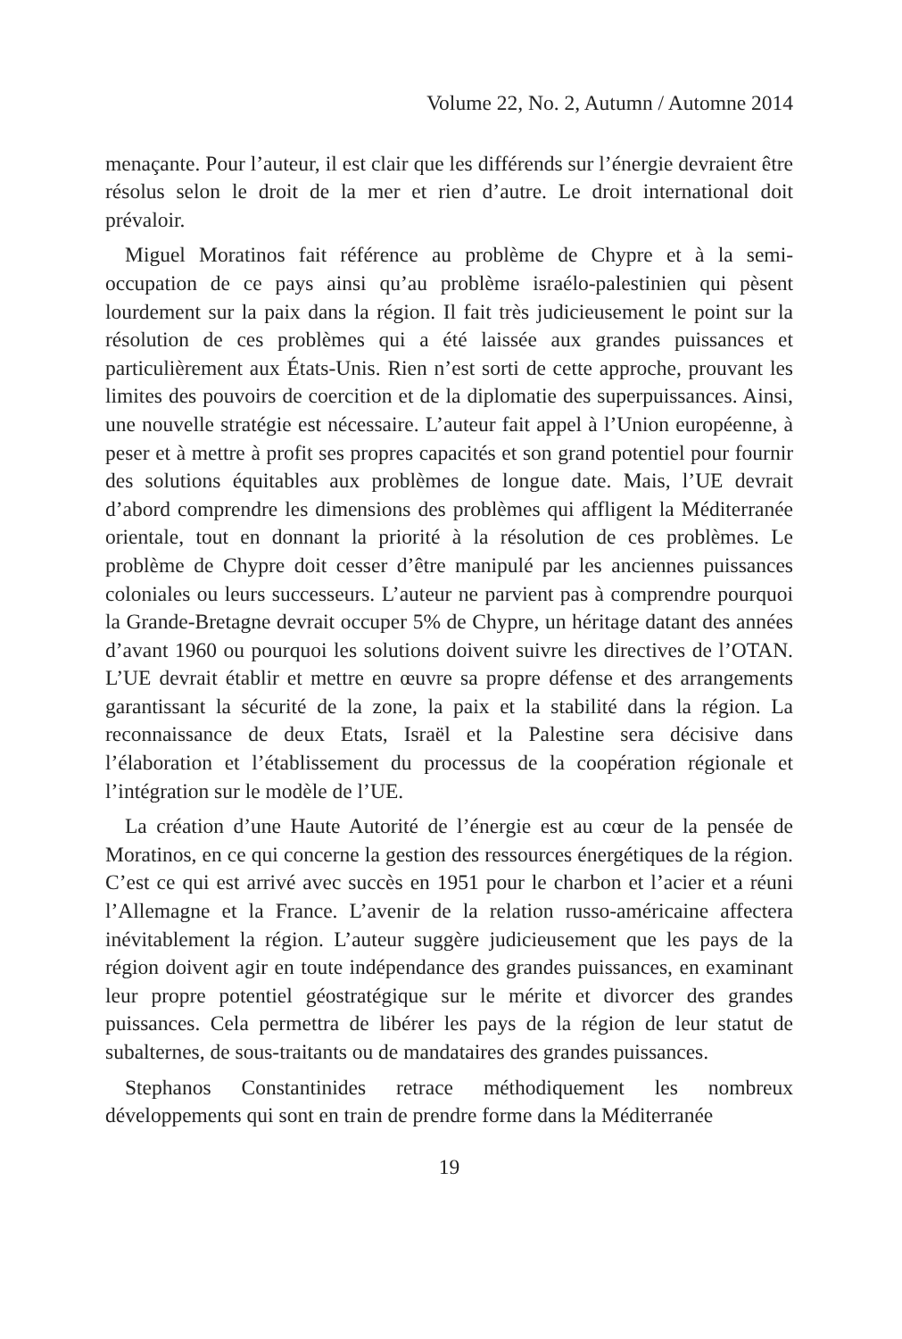Volume 22, No. 2, Autumn / Automne 2014
menaçante. Pour l’auteur, il est clair que les différends sur l’énergie devraient être résolus selon le droit de la mer et rien d’autre. Le droit international doit prévaloir.
Miguel Moratinos fait référence au problème de Chypre et à la semi-occupation de ce pays ainsi qu’au problème israélo-palestinien qui pèsent lourdement sur la paix dans la région. Il fait très judicieusement le point sur la résolution de ces problèmes qui a été laissée aux grandes puissances et particulièrement aux États-Unis. Rien n’est sorti de cette approche, prouvant les limites des pouvoirs de coercition et de la diplomatie des superpuissances. Ainsi, une nouvelle stratégie est nécessaire. L’auteur fait appel à l’Union européenne, à peser et à mettre à profit ses propres capacités et son grand potentiel pour fournir des solutions équitables aux problèmes de longue date. Mais, l’UE devrait d’abord comprendre les dimensions des problèmes qui affligent la Méditerranée orientale, tout en donnant la priorité à la résolution de ces problèmes. Le problème de Chypre doit cesser d’être manipulé par les anciennes puissances coloniales ou leurs successeurs. L’auteur ne parvient pas à comprendre pourquoi la Grande-Bretagne devrait occuper 5% de Chypre, un héritage datant des années d’avant 1960 ou pourquoi les solutions doivent suivre les directives de l’OTAN. L’UE devrait établir et mettre en œuvre sa propre défense et des arrangements garantissant la sécurité de la zone, la paix et la stabilité dans la région. La reconnaissance de deux Etats, Israël et la Palestine sera décisive dans l’élaboration et l’établissement du processus de la coopération régionale et l’intégration sur le modèle de l’UE.
La création d’une Haute Autorité de l’énergie est au cœur de la pensée de Moratinos, en ce qui concerne la gestion des ressources énergétiques de la région. C’est ce qui est arrivé avec succès en 1951 pour le charbon et l’acier et a réuni l’Allemagne et la France. L’avenir de la relation russo-américaine affectera inévitablement la région. L’auteur suggère judicieusement que les pays de la région doivent agir en toute indépendance des grandes puissances, en examinant leur propre potentiel géostratégique sur le mérite et divorcer des grandes puissances. Cela permettra de libérer les pays de la région de leur statut de subalternes, de sous-traitants ou de mandataires des grandes puissances.
Stephanos Constantinides retrace méthodiquement les nombreux développements qui sont en train de prendre forme dans la Méditerranée
19